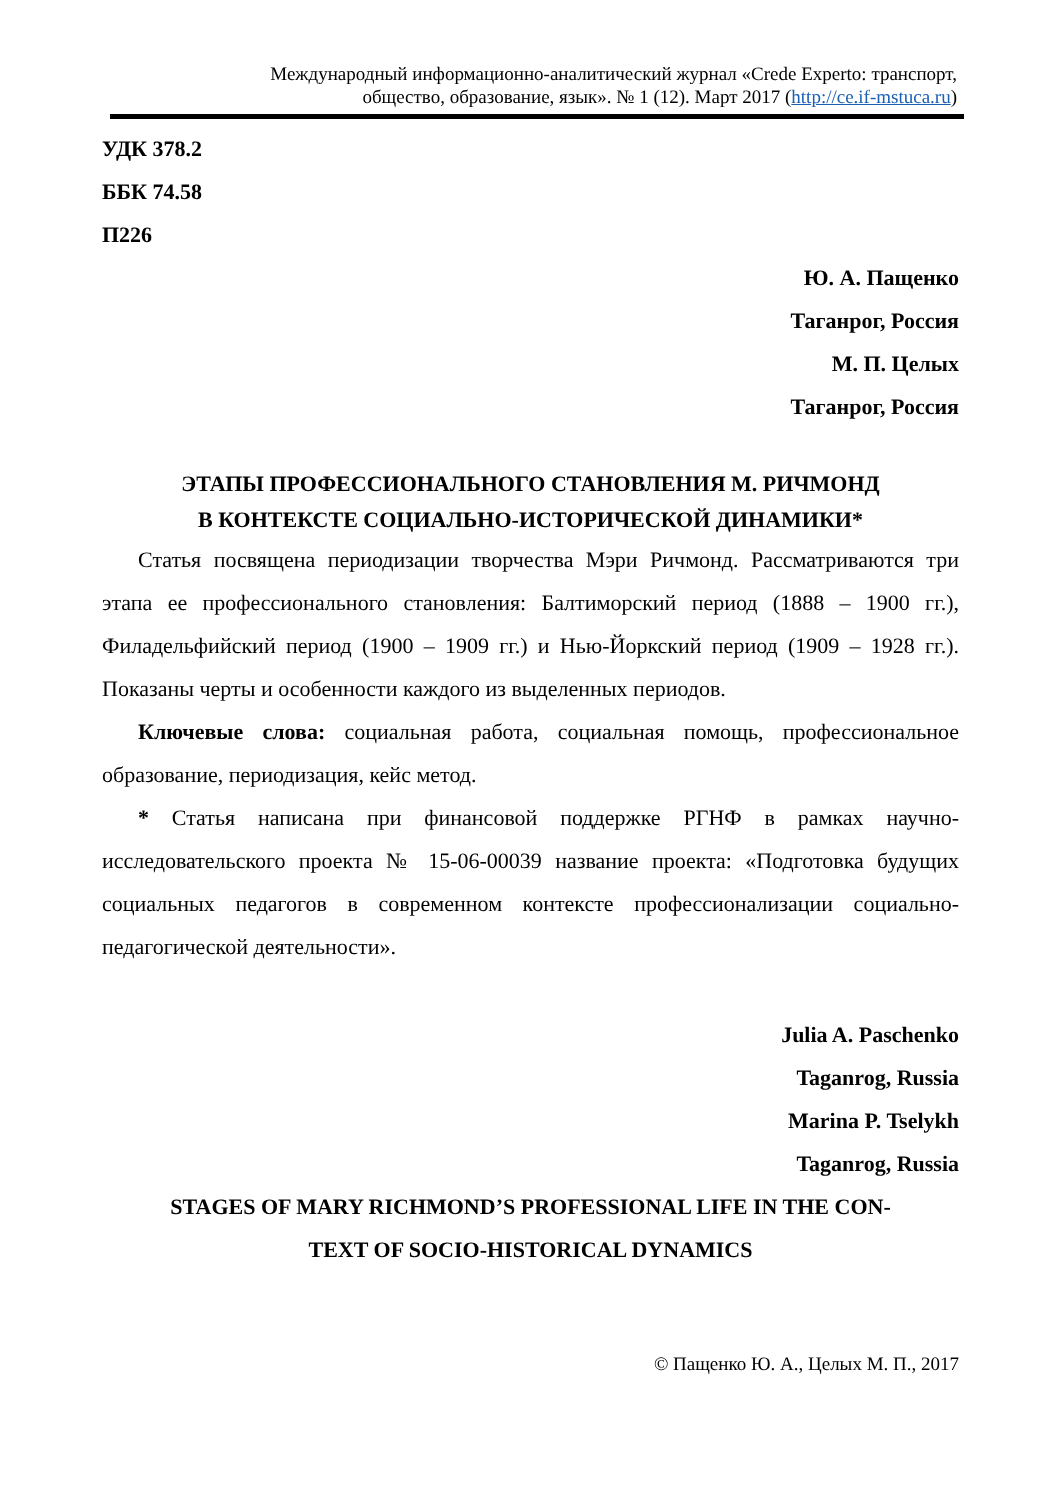Международный информационно-аналитический журнал «Crede Experto: транспорт,
общество, образование, язык». № 1 (12). Март 2017 (http://ce.if-mstuca.ru)
УДК 378.2
ББК 74.58
П226
Ю. А. Пащенко
Таганрог, Россия
М. П. Целых
Таганрог, Россия
ЭТАПЫ ПРОФЕССИОНАЛЬНОГО СТАНОВЛЕНИЯ М. РИЧМОНД
В КОНТЕКСТЕ СОЦИАЛЬНО-ИСТОРИЧЕСКОЙ ДИНАМИКИ*
Статья посвящена периодизации творчества Мэри Ричмонд. Рассматриваются три этапа ее профессионального становления: Балтиморский период (1888 – 1900 гг.), Филадельфийский период (1900 – 1909 гг.) и Нью-Йоркский период (1909 – 1928 гг.). Показаны черты и особенности каждого из выделенных периодов.
Ключевые слова: социальная работа, социальная помощь, профессиональное образование, периодизация, кейс метод.
* Статья написана при финансовой поддержке РГНФ в рамках научно-исследовательского проекта № 15-06-00039 название проекта: «Подготовка будущих социальных педагогов в современном контексте профессионализации социально-педагогической деятельности».
Julia A. Paschenko
Taganrog, Russia
Marina P. Tselykh
Taganrog, Russia
STAGES OF MARY RICHMOND’S PROFESSIONAL LIFE IN THE CON-
TEXT OF SOCIO-HISTORICAL DYNAMICS
© Пащенко Ю. А., Целых М. П., 2017